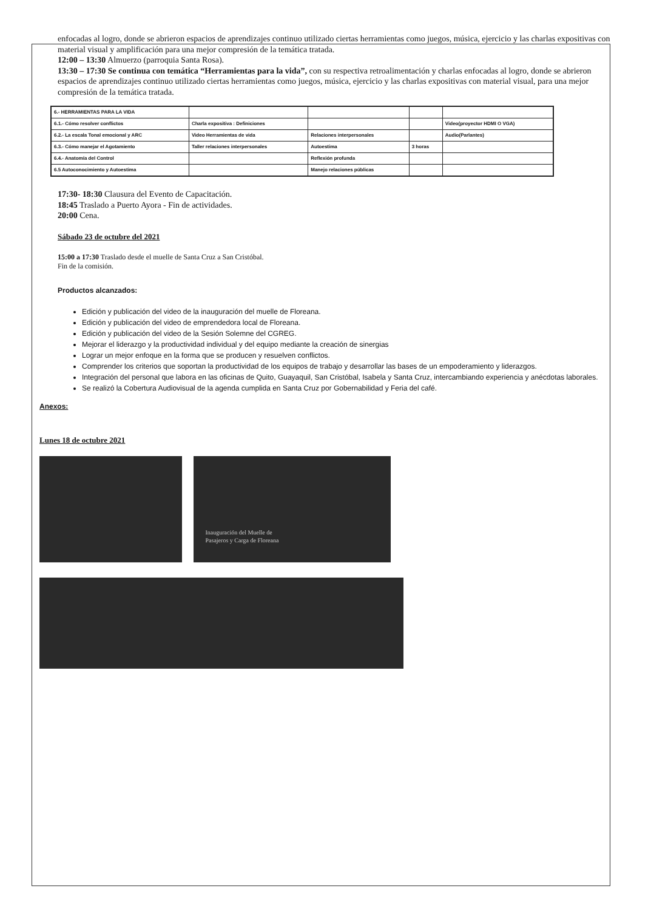enfocadas al logro, donde se abrieron espacios de aprendizajes continuo utilizado ciertas herramientas como juegos, música, ejercicio y las charlas expositivas con material visual y amplificación para una mejor compresión de la temática tratada.
12:00 – 13:30 Almuerzo (parroquia Santa Rosa).
13:30 – 17:30 Se continua con temática “Herramientas para la vida”, con su respectiva retroalimentación y charlas enfocadas al logro, donde se abrieron espacios de aprendizajes continuo utilizado ciertas herramientas como juegos, música, ejercicio y las charlas expositivas con material visual, para una mejor compresión de la temática tratada.
| 6.- HERRAMIENTAS PARA LA VIDA | | | | |
| 6.1.- Cómo resolver conflictos | Charla expositiva : Definiciones | | | Video(proyector HDMI O VGA) |
| 6.2.- La escala Tonal emocional y ARC | Video Herramientas de vida | Relaciones interpersonales | | Audio(Parlantes) |
| 6.3.- Cómo manejar el Agotamiento | Taller relaciones interpersonales | Autoestima | 3 horas | |
| 6.4.- Anatomía del Control | | Reflexión profunda | | |
| 6.5 Autoconocimiento y Autoestima | | Manejo relaciones públicas | | |
17:30- 18:30 Clausura del Evento de Capacitación.
18:45 Traslado a Puerto Ayora - Fin de actividades.
20:00 Cena.
Sábado 23 de octubre del 2021
15:00 a 17:30 Traslado desde el muelle de Santa Cruz a San Cristóbal.
Fin de la comisión.
Productos alcanzados:
Edición y publicación del video de la inauguración del muelle de Floreana.
Edición y publicación del video de emprendedora local de Floreana.
Edición y publicación del video de la Sesión Solemne del CGREG.
Mejorar el liderazgo y la productividad individual y del equipo mediante la creación de sinergias
Lograr un mejor enfoque en la forma que se producen y resuelven conflictos.
Comprender los criterios que soportan la productividad de los equipos de trabajo y desarrollar las bases de un empoderamiento y liderazgos.
Integración del personal que labora en las oficinas de Quito, Guayaquil, San Cristóbal, Isabela y Santa Cruz, intercambiando experiencia y anécdotas laborales.
Se realizó la Cobertura Audiovisual de la agenda cumplida en Santa Cruz por Gobernabilidad y Feria del café.
Anexos:
Lunes 18 de octubre 2021
Inauguración del Muelle de
Pasajeros y Carga de Floreana